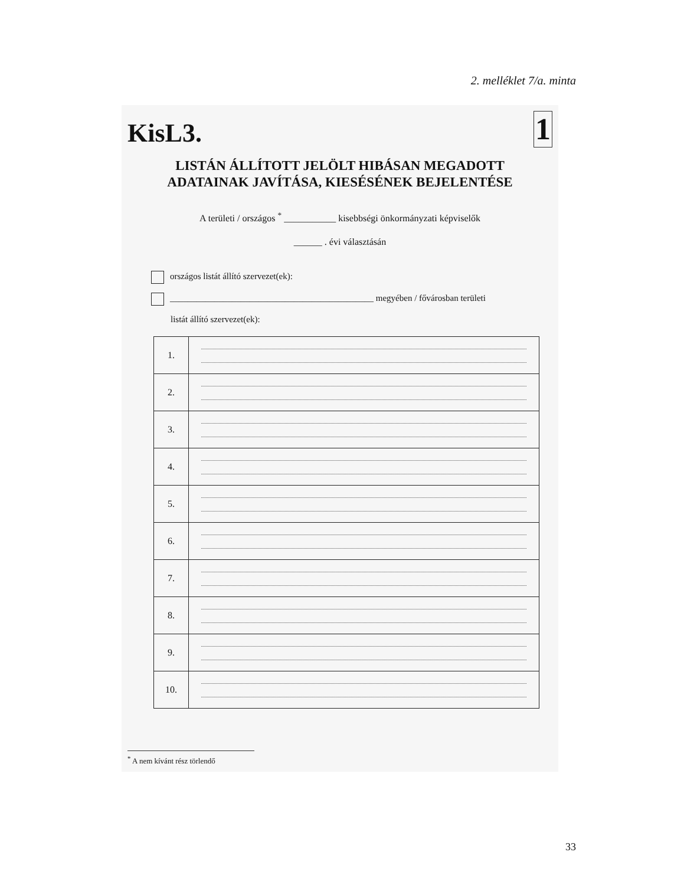2. melléklet 7/a. minta
KisL3.
1
LISTÁN ÁLLÍTOTT JELÖLT HIBÁSAN MEGADOTT
ADATAINAK JAVÍTÁSA, KIESÉSÉNEK BEJELENTÉSE
A területi / országos <sup>*</sup> ___________ kisebbségi önkormányzati képviselők
______ . évi választásán
országos listát állító szervezet(ek):
______________________________________________ megyében / fővárosban területi
listát állító szervezet(ek):
| 1. | |
| 2. | |
| 3. | |
| 4. | |
| 5. | |
| 6. | |
| 7. | |
| 8. | |
| 9. | |
| 10. | |
<sup>*</sup> A nem kívánt rész törlendő
33